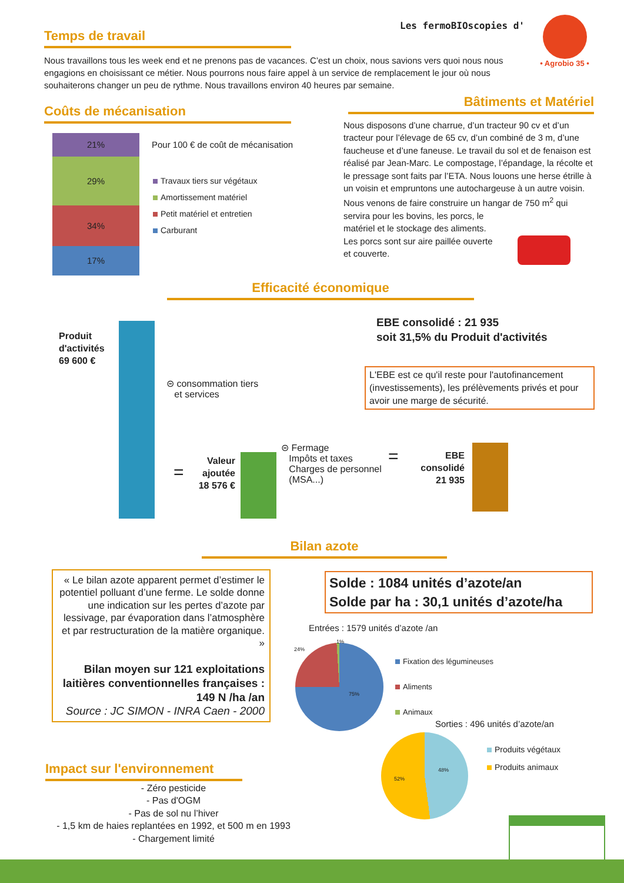Les fermoBIOscopies d'
• Agrobio 35 •
Temps de travail
Nous travaillons tous les week end et ne prenons pas de vacances. C’est un choix, nous savions vers quoi nous nous engagions en choisissant ce métier. Nous pourrons nous faire appel à un service de remplacement le jour où nous souhaiterons changer un peu de rythme. Nous travaillons environ 40 heures par semaine.
Coûts de mécanisation
21%
29%
34%
17%
Pour 100 € de coût de mécanisation
Travaux tiers sur végétaux
Amortissement matériel
Petit matériel et entretien
Carburant
Bâtiments et Matériel
Nous disposons d’une charrue, d’un tracteur 90 cv et d’un tracteur pour l’élevage de 65 cv, d’un combiné de 3 m, d’une faucheuse et d’une faneuse. Le travail du sol et de fenaison est réalisé par Jean-Marc. Le compostage, l’épandage, la récolte et le pressage sont faits par l’ETA. Nous louons une herse étrille à un voisin et empruntons une autochargeuse à un autre voisin.
Nous venons de faire construire un hangar de 750 m<sup>2</sup> qui servira pour les bovins, les porcs, le
matériel et le stockage des aliments.
Les porcs sont sur aire paillée ouverte
et couverte.
Efficacité économique
Produit
d'activités
69 600 €
⊝ consommation tiers
et services
EBE consolidé : 21 935
soit 31,5% du Produit d'activités
L'EBE est ce qu'il reste pour l'autofinancement (investissements), les prélèvements privés et pour avoir une marge de sécurité.
=
Valeur
ajoutée
18 576 €
⊝ Fermage
Impôts et taxes
Charges de personnel
(MSA...)
=
EBE
consolidé
21 935
Bilan azote
« Le bilan azote apparent permet d’estimer le potentiel polluant d’une ferme. Le solde donne une indication sur les pertes d’azote par lessivage, par évaporation dans l’atmosphère et par restructuration de la matière organique. »
Bilan moyen sur 121 exploitations laitières conventionnelles françaises : 149 N /ha /an
Source : JC SIMON - INRA Caen - 2000
Solde : 1084 unités d’azote/an
Solde par ha : 30,1 unités d’azote/ha
Entrées : 1579 unités d’azote /an
24%
1%
75%
Fixation des légumineuses
Aliments
Animaux
Sorties : 496 unités d’azote/an
48%
52%
Produits végétaux
Produits animaux
Impact sur l'environnement
- Zéro pesticide
- Pas d'OGM
- Pas de sol nu l’hiver
- 1,5 km de haies replantées en 1992, et 500 m en 1993
- Chargement limité